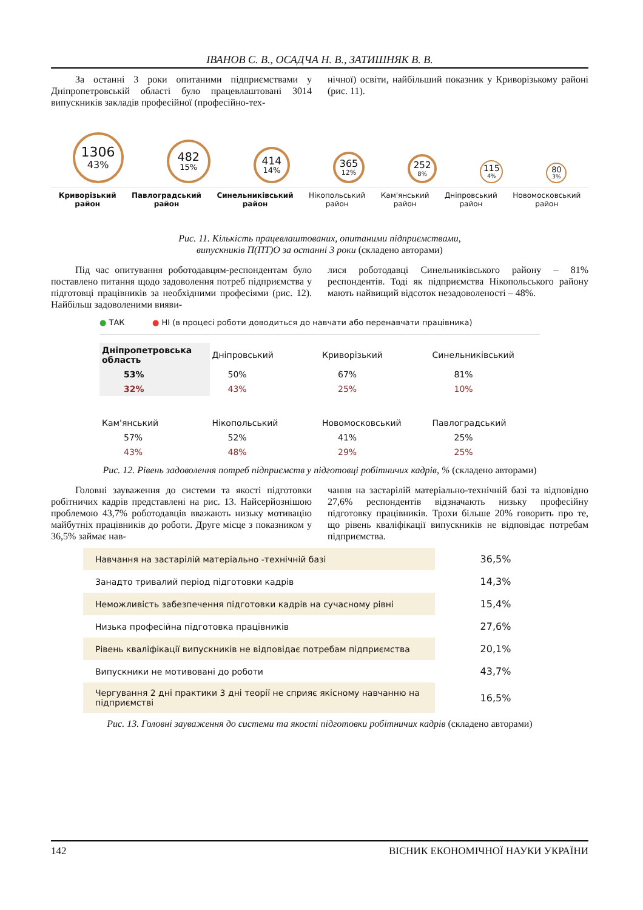ІВАНОВ С. В., ОСАДЧА Н. В., ЗАТИШНЯК В. В.
За останні 3 роки опитаними підприємствами у Дніпропетровській області було працевлаштовані 3014 випускників закладів професійної (професійно-тех-
нічної) освіти, найбільший показник у Криворізькому районі (рис. 11).
1306
43%
482
15%
414
14%
365
12%
252
8%
115
4%
80
3%
Криворізький
район
Павлоградський
район
Синельниківський
район
Нікопольський
район
Кам'янський
район
Дніпровський
район
Новомосковський
район
Рис. 11. Кількість працевлаштованих, опитаними підприємствами,
випускників П(ПТ)О за останні 3 роки (складено авторами)
Під час опитування роботодавцям-респондентам було поставлено питання щодо задоволення потреб підприємства у підготовці працівників за необхідними професіями (рис. 12). Найбільш задоволеними вияви-
лися роботодавці Синельниківського району – 81% респондентів. Тоді як підприємства Нікопольського району мають найвищий відсоток незадоволеності – 48%.
● ТАК ● НІ (в процесі роботи доводиться до навчати або перенавчати працівника)
| Дніпропетровська область | Дніпровський | Криворізький | Синельниківський |
| 53% | 50% | 67% | 81% |
| 32% | 43% | 25% | 10% |
| Кам'янський | Нікопольський | Новомосковський | Павлоградський |
| 57% | 52% | 41% | 25% |
| 43% | 48% | 29% | 25% |
Рис. 12. Рівень задоволення потреб підприємств у підготовці робітничих кадрів, % (складено авторами)
Головні зауваження до системи та якості підготовки робітничих кадрів представлені на рис. 13. Найсерйознішою проблемою 43,7% роботодавців вважають низьку мотивацію майбутніх працівників до роботи. Друге місце з показником у 36,5% займає нав-
чання на застарілій матеріально-технічній базі та відповідно 27,6% респондентів відзначають низьку професійну підготовку працівників. Трохи більше 20% говорить про те, що рівень кваліфікації випускників не відповідає потребам підприємства.
| Навчання на застарілій матеріально -технічній базі | 36,5% |
| Занадто тривалий період підготовки кадрів | 14,3% |
| Неможливість забезпечення підготовки кадрів на сучасному рівні | 15,4% |
| Низька професійна підготовка працівників | 27,6% |
| Рівень кваліфікації випускників не відповідає потребам підприємства | 20,1% |
| Випускники не мотивовані до роботи | 43,7% |
| Чергування 2 дні практики 3 дні теорії не сприяє якісному навчанню на підприємстві | 16,5% |
Рис. 13. Головні зауваження до системи та якості підготовки робітничих кадрів (складено авторами)
142 ВІСНИК ЕКОНОМІЧНОЇ НАУКИ УКРАЇНИ